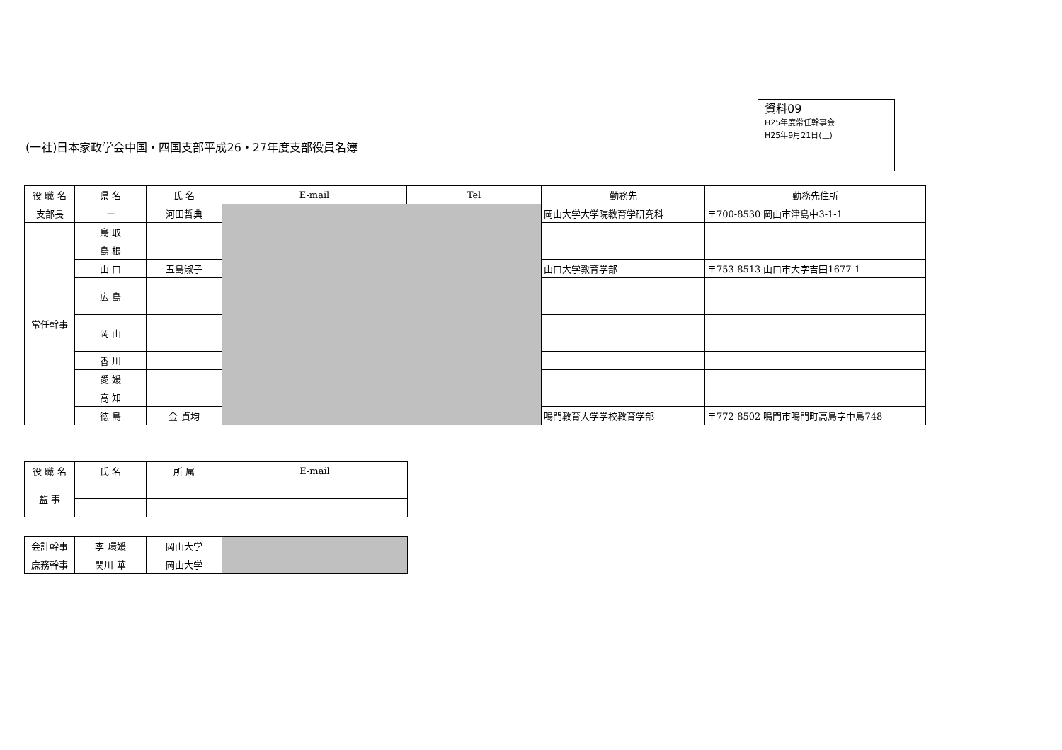資料09
H25年度常任幹事会
H25年9月21日(土)
(一社)日本家政学会中国・四国支部平成26・27年度支部役員名簿
| 役 職 名 | 県 名 | 氏 名 | E-mail | Tel | 勤務先 | 勤務先住所 |
| --- | --- | --- | --- | --- | --- | --- |
| 支部長 | ー | 河田哲典 | | | 岡山大学大学院教育学研究科 | 〒700-8530 岡山市津島中3-1-1 |
| 常任幹事 | 鳥 取 | | | | | |
| | 島 根 | | | | | |
| | 山 口 | 五島淑子 | | | 山口大学教育学部 | 〒753-8513 山口市大字吉田1677-1 |
| | 広 島 | | | | | |
| | 岡 山 | | | | | |
| | 香 川 | | | | | |
| | 愛 媛 | | | | | |
| | 高 知 | | | | | |
| | 徳 島 | 金 貞均 | | | 鳴門教育大学学校教育学部 | 〒772-8502 鳴門市鳴門町高島字中島748 |
| 役 職 名 | 氏 名 | 所 属 | E-mail |
| --- | --- | --- | --- |
| 監 事 | | | |
| 会計幹事 | 李 環媛 | 岡山大学 | |
| 庶務幹事 | 関川 華 | 岡山大学 | |